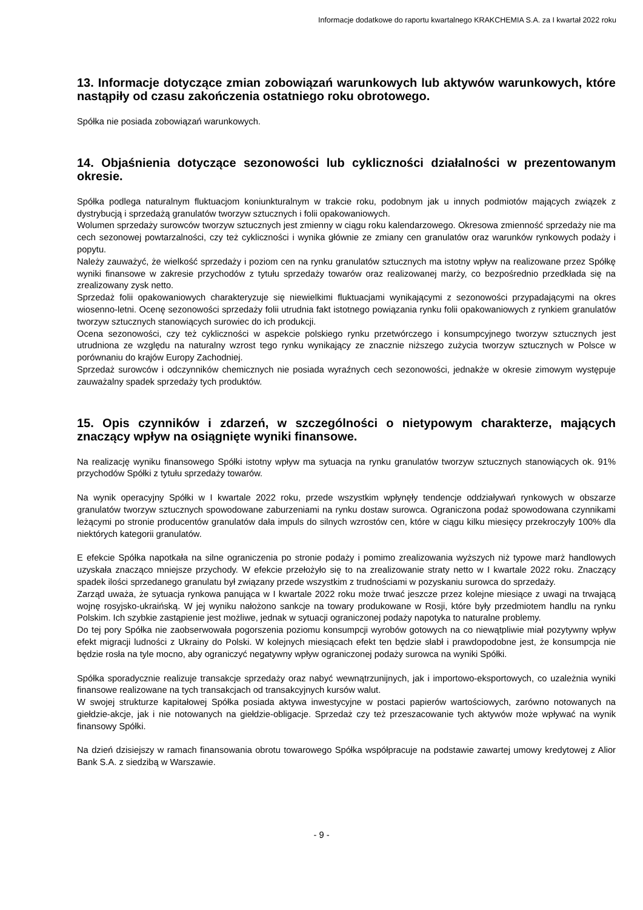Informacje dodatkowe do raportu kwartalnego KRAKCHEMIA S.A. za I kwartał 2022 roku
13. Informacje dotyczące zmian zobowiązań warunkowych lub aktywów warunkowych, które nastąpiły od czasu zakończenia ostatniego roku obrotowego.
Spółka nie posiada zobowiązań warunkowych.
14. Objaśnienia dotyczące sezonowości lub cykliczności działalności w prezentowanym okresie.
Spółka podlega naturalnym fluktuacjom koniunkturalnym w trakcie roku, podobnym jak u innych podmiotów mających związek z dystrybucją i sprzedażą granulatów tworzyw sztucznych i folii opakowaniowych.
Wolumen sprzedaży surowców tworzyw sztucznych jest zmienny w ciągu roku kalendarzowego. Okresowa zmienność sprzedaży nie ma cech sezonowej powtarzalności, czy też cykliczności i wynika głównie ze zmiany cen granulatów oraz warunków rynkowych podaży i popytu.
Należy zauważyć, że wielkość sprzedaży i poziom cen na rynku granulatów sztucznych ma istotny wpływ na realizowane przez Spółkę wyniki finansowe w zakresie przychodów z tytułu sprzedaży towarów oraz realizowanej marży, co bezpośrednio przedkłada się na zrealizowany zysk netto.
Sprzedaż folii opakowaniowych charakteryzuje się niewielkimi fluktuacjami wynikającymi z sezonowości przypadającymi na okres wiosenno-letni. Ocenę sezonowości sprzedaży folii utrudnia fakt istotnego powiązania rynku folii opakowaniowych z rynkiem granulatów tworzyw sztucznych stanowiących surowiec do ich produkcji.
Ocena sezonowości, czy też cykliczności w aspekcie polskiego rynku przetwórczego i konsumpcyjnego tworzyw sztucznych jest utrudniona ze względu na naturalny wzrost tego rynku wynikający ze znacznie niższego zużycia tworzyw sztucznych w Polsce w porównaniu do krajów Europy Zachodniej.
Sprzedaż surowców i odczynników chemicznych nie posiada wyraźnych cech sezonowości, jednakże w okresie zimowym występuje zauważalny spadek sprzedaży tych produktów.
15. Opis czynników i zdarzeń, w szczególności o nietypowym charakterze, mających znaczący wpływ na osiągnięte wyniki finansowe.
Na realizację wyniku finansowego Spółki istotny wpływ ma sytuacja na rynku granulatów tworzyw sztucznych stanowiących ok. 91% przychodów Spółki z tytułu sprzedaży towarów.
Na wynik operacyjny Spółki w I kwartale 2022 roku, przede wszystkim wpłynęły tendencje oddziaływań rynkowych w obszarze granulatów tworzyw sztucznych spowodowane zaburzeniami na rynku dostaw surowca. Ograniczona podaż spowodowana czynnikami leżącymi po stronie producentów granulatów dała impuls do silnych wzrostów cen, które w ciągu kilku miesięcy przekroczyły 100% dla niektórych kategorii granulatów.
E efekcie Spółka napotkała na silne ograniczenia po stronie podaży i pomimo zrealizowania wyższych niż typowe marż handlowych uzyskała znacząco mniejsze przychody. W efekcie przełożyło się to na zrealizowanie straty netto w I kwartale 2022 roku. Znaczący spadek ilości sprzedanego granulatu był związany przede wszystkim z trudnościami w pozyskaniu surowca do sprzedaży.
Zarząd uważa, że sytuacja rynkowa panująca w I kwartale 2022 roku może trwać jeszcze przez kolejne miesiące z uwagi na trwającą wojnę rosyjsko-ukraińską. W jej wyniku nałożono sankcje na towary produkowane w Rosji, które były przedmiotem handlu na rynku Polskim. Ich szybkie zastąpienie jest możliwe, jednak w sytuacji ograniczonej podaży napotyka to naturalne problemy.
Do tej pory Spółka nie zaobserwowała pogorszenia poziomu konsumpcji wyrobów gotowych na co niewątpliwie miał pozytywny wpływ efekt migracji ludności z Ukrainy do Polski. W kolejnych miesiącach efekt ten będzie słabł i prawdopodobne jest, że konsumpcja nie będzie rosła na tyle mocno, aby ograniczyć negatywny wpływ ograniczonej podaży surowca na wyniki Spółki.
Spółka sporadycznie realizuje transakcje sprzedaży oraz nabyć wewnątrzunijnych, jak i importowo-eksportowych, co uzależnia wyniki finansowe realizowane na tych transakcjach od transakcyjnych kursów walut.
W swojej strukturze kapitałowej Spółka posiada aktywa inwestycyjne w postaci papierów wartościowych, zarówno notowanych na giełdzie-akcje, jak i nie notowanych na giełdzie-obligacje. Sprzedaż czy też przeszacowanie tych aktywów może wpływać na wynik finansowy Spółki.
Na dzień dzisiejszy w ramach finansowania obrotu towarowego Spółka współpracuje na podstawie zawartej umowy kredytowej z Alior Bank S.A. z siedzibą w Warszawie.
- 9 -